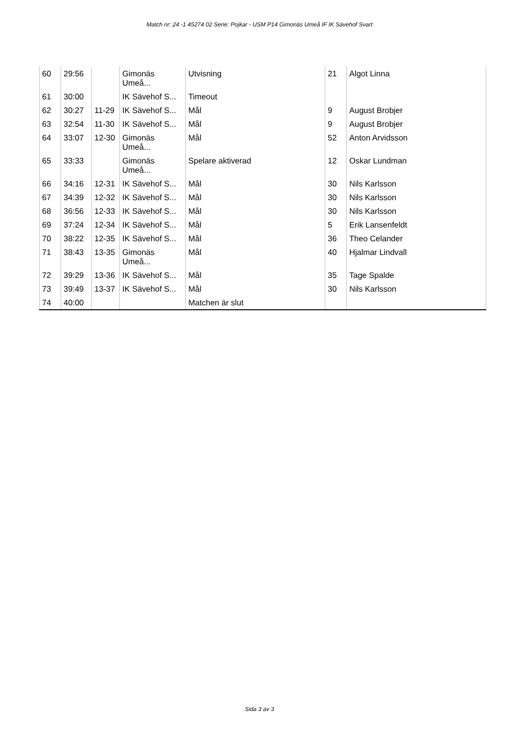Match nr: 24 -1 45274 02 Serie: Pojkar - USM P14 Gimonäs Umeå IF IK Sävehof Svart
| 60 | 29:56 | | Gimonäs Umeå... | Utvisning | 21 | Algot Linna |
| 61 | 30:00 | | IK Sävehof S... | Timeout | | |
| 62 | 30:27 | 11-29 | IK Sävehof S... | Mål | 9 | August Brobjer |
| 63 | 32:54 | 11-30 | IK Sävehof S... | Mål | 9 | August Brobjer |
| 64 | 33:07 | 12-30 | Gimonäs Umeå... | Mål | 52 | Anton Arvidsson |
| 65 | 33:33 | | Gimonäs Umeå... | Spelare aktiverad | 12 | Oskar Lundman |
| 66 | 34:16 | 12-31 | IK Sävehof S... | Mål | 30 | Nils Karlsson |
| 67 | 34:39 | 12-32 | IK Sävehof S... | Mål | 30 | Nils Karlsson |
| 68 | 36:56 | 12-33 | IK Sävehof S... | Mål | 30 | Nils Karlsson |
| 69 | 37:24 | 12-34 | IK Sävehof S... | Mål | 5 | Erik Lansenfeldt |
| 70 | 38:22 | 12-35 | IK Sävehof S... | Mål | 36 | Theo Celander |
| 71 | 38:43 | 13-35 | Gimonäs Umeå... | Mål | 40 | Hjalmar Lindvall |
| 72 | 39:29 | 13-36 | IK Sävehof S... | Mål | 35 | Tage Spalde |
| 73 | 39:49 | 13-37 | IK Sävehof S... | Mål | 30 | Nils Karlsson |
| 74 | 40:00 | | | Matchen är slut | | |
Sida 3 av 3